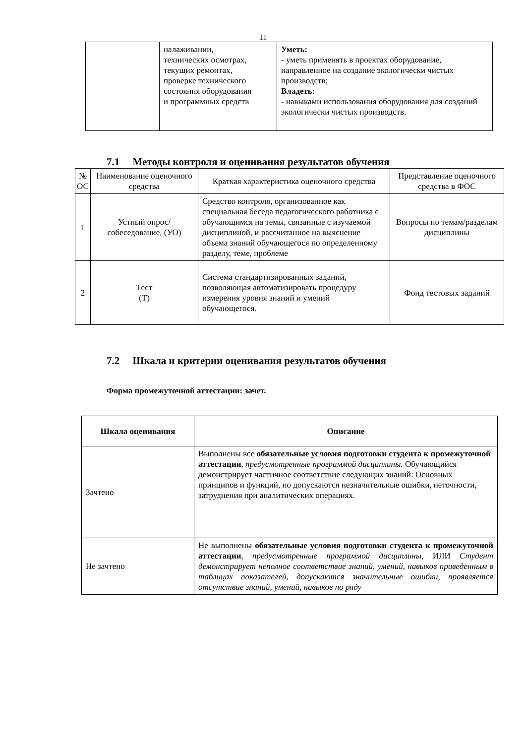11
| | налаживании, технических осмотрах, текущих ремонтах, проверке технического состояния оборудования и программных средств | Уметь: - уметь применять в проектах оборудование, направленное на создание экологически чистых производств; Владеть: - навыками использования оборудования для созданий экологически чистых производств. |
7.1 Методы контроля и оценивания результатов обучения
| № ОС | Наименование оценочного средства | Краткая характеристика оценочного средства | Представление оценочного средства в ФОС |
| 1 | Устный опрос/ собеседование, (УО) | Средство контроля, организованное как специальная беседа педагогического работника с обучающимся на темы, связанные с изучаемой дисциплиной, и рассчитанное на выяснение объема знаний обучающегося по определенному разделу, теме, проблеме | Вопросы по темам/разделам дисциплины |
| 2 | Тест (Т) | Система стандартизированных заданий, позволяющая автоматизировать процедуру измерения уровня знаний и умений обучающегося. | Фонд тестовых заданий |
7.2 Шкала и критерии оценивания результатов обучения
Форма промежуточной аттестации: зачет.
| Шкала оценивания | Описание |
| --- | --- |
| Зачтено | Выполнены все обязательные условия подготовки студента к промежуточной аттестации , предусмотренные программой дисциплины. Обучающийся демонстрирует частичное соответствие следующих знаний: Основных принципов и функций, но допускаются незначительные ошибки, неточности, затруднения при аналитических операциях. |
| Не зачтено | Не выполнены обязательные условия подготовки студента к промежуточной аттестации , предусмотренные программой дисциплины , ИЛИ Студент демонстрирует неполное соответствие знаний, умений, навыков приведенным в таблицах показателей, допускаются значительные ошибки, проявляется отсутствие знаний, умений, навыков по ряду |